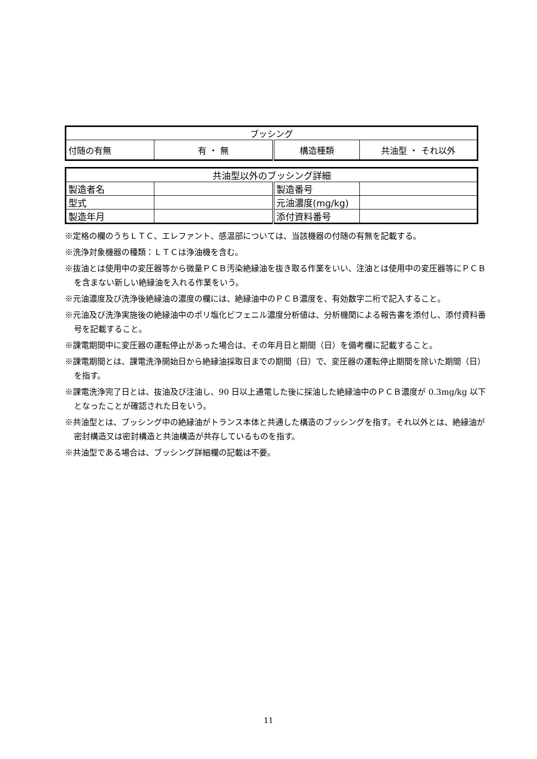| ブッシング | | | |
| 付随の有無 | 有 ・ 無 | 構造種類 | 共油型 ・ それ以外 |
| 共油型以外のブッシング詳細 | | | |
| 製造者名 | | 製造番号 | |
| 型式 | | 元油濃度(mg/kg) | |
| 製造年月 | | 添付資料番号 | |
※定格の欄のうちＬＴＣ、エレファント、感温部については、当該機器の付随の有無を記載する。
※洗浄対象機器の種類：ＬＴＣは浄油機を含む。
※抜油とは使用中の変圧器等から微量ＰＣＢ汚染絶縁油を抜き取る作業をいい、注油とは使用中の変圧器等にＰＣＢを含まない新しい絶縁油を入れる作業をいう。
※元油濃度及び洗浄後絶縁油の濃度の欄には、絶縁油中のＰＣＢ濃度を、有効数字二桁で記入すること。
※元油及び洗浄実施後の絶縁油中のポリ塩化ビフェニル濃度分析値は、分析機関による報告書を添付し、添付資料番号を記載すること。
※課電期間中に変圧器の運転停止があった場合は、その年月日と期間（日）を備考欄に記載すること。
※課電期間とは、課電洗浄開始日から絶縁油採取日までの期間（日）で、変圧器の運転停止期間を除いた期間（日）を指す。
※課電洗浄完了日とは、抜油及び注油し、90 日以上通電した後に採油した絶縁油中のＰＣＢ濃度が 0.3mg/kg 以下となったことが確認された日をいう。
※共油型とは、ブッシング中の絶縁油がトランス本体と共通した構造のブッシングを指す。それ以外とは、絶縁油が密封構造又は密封構造と共油構造が共存しているものを指す。
※共油型である場合は、ブッシング詳細欄の記載は不要。
11